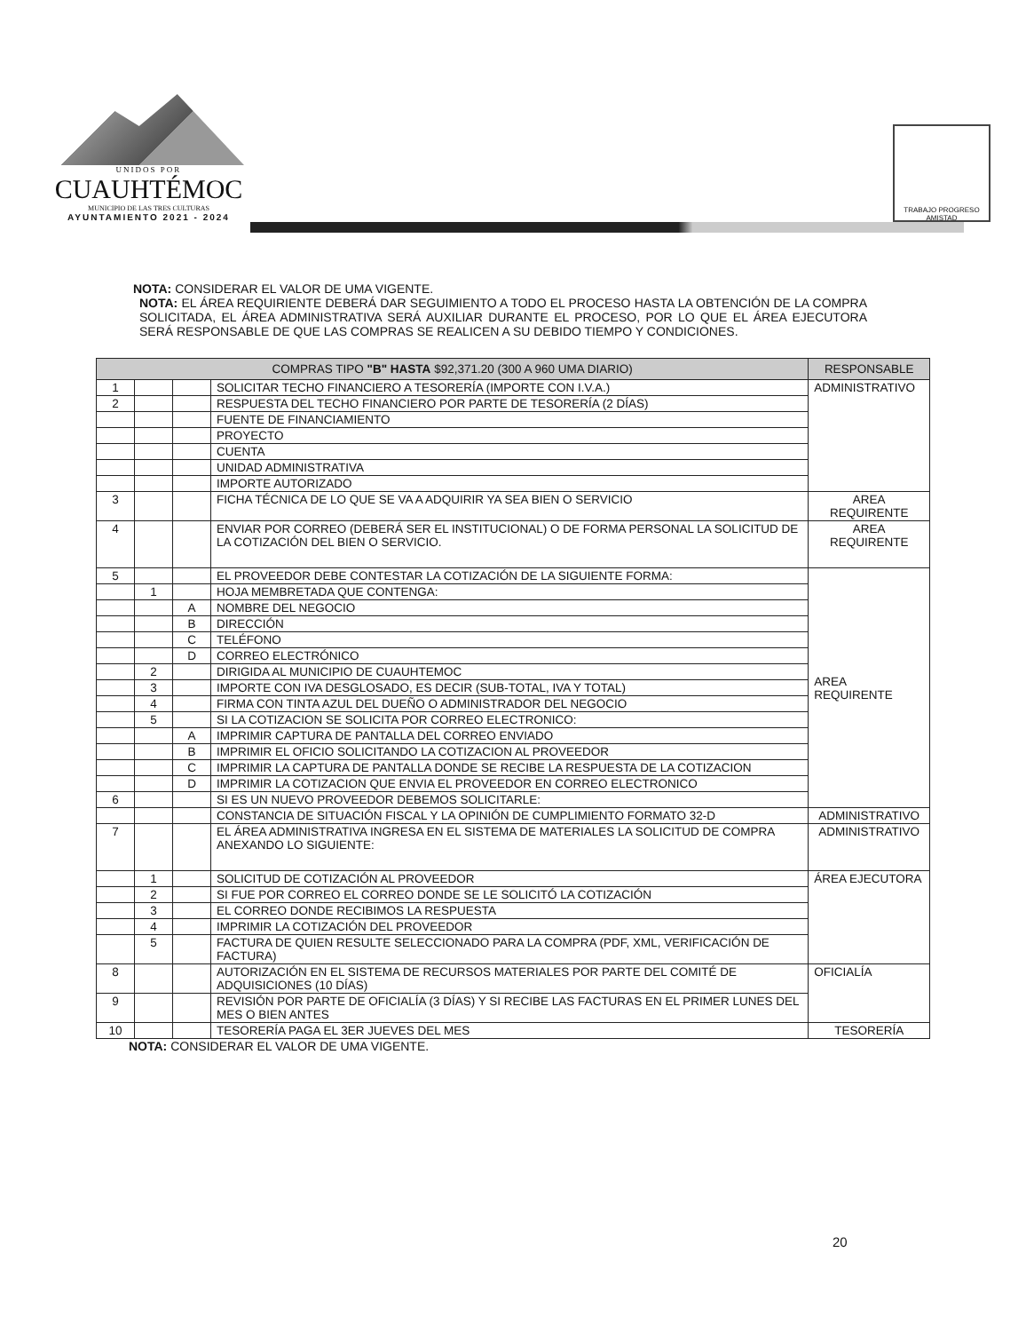UNIDOS POR
CUAUHTÉMOC
MUNICIPIO DE LAS TRES CULTURAS
AYUNTAMIENTO 2021 - 2024
TRABAJO PROGRESO AMISTAD
NOTA: CONSIDERAR EL VALOR DE UMA VIGENTE.
NOTA: EL ÁREA REQUIRIENTE DEBERÁ DAR SEGUIMIENTO A TODO EL PROCESO HASTA LA OBTENCIÓN DE LA COMPRA SOLICITADA, EL ÁREA ADMINISTRATIVA SERÁ AUXILIAR DURANTE EL PROCESO, POR LO QUE EL ÁREA EJECUTORA SERÁ RESPONSABLE DE QUE LAS COMPRAS SE REALICEN A SU DEBIDO TIEMPO Y CONDICIONES.
| COMPRAS TIPO "B" HASTA $92,371.20 (300 A 960 UMA DIARIO) | | | | RESPONSABLE |
| --- | --- | --- | --- | --- |
| 1 | | | SOLICITAR TECHO FINANCIERO A TESORERÍA (IMPORTE CON I.V.A.) | ADMINISTRATIVO |
| 2 | | | RESPUESTA DEL TECHO FINANCIERO POR PARTE DE TESORERÍA (2 DÍAS) | |
| | | | FUENTE DE FINANCIAMIENTO | |
| | | | PROYECTO | |
| | | | CUENTA | |
| | | | UNIDAD ADMINISTRATIVA | |
| | | | IMPORTE AUTORIZADO | |
| 3 | | | FICHA TÉCNICA DE LO QUE SE VA A ADQUIRIR YA SEA BIEN O SERVICIO | AREA REQUIRENTE |
| 4 | | | ENVIAR POR CORREO (DEBERÁ SER EL INSTITUCIONAL) O DE FORMA PERSONAL LA SOLICITUD DE LA COTIZACIÓN DEL BIEN O SERVICIO. | AREA REQUIRENTE |
| 5 | | | EL PROVEEDOR DEBE CONTESTAR LA COTIZACIÓN DE LA SIGUIENTE FORMA: | AREA REQUIRENTE |
| | 1 | | HOJA MEMBRETADA QUE CONTENGA: | |
| | | A | NOMBRE DEL NEGOCIO | |
| | | B | DIRECCIÓN | |
| | | C | TELÉFONO | |
| | | D | CORREO ELECTRÓNICO | |
| | 2 | | DIRIGIDA AL MUNICIPIO DE CUAUHTEMOC | |
| | 3 | | IMPORTE CON IVA DESGLOSADO, ES DECIR (SUB-TOTAL, IVA Y TOTAL) | |
| | 4 | | FIRMA CON TINTA AZUL DEL DUEÑO O ADMINISTRADOR DEL NEGOCIO | |
| | 5 | | SI LA COTIZACION SE SOLICITA POR CORREO ELECTRONICO: | |
| | | A | IMPRIMIR CAPTURA DE PANTALLA DEL CORREO ENVIADO | |
| | | B | IMPRIMIR EL OFICIO SOLICITANDO LA COTIZACION AL PROVEEDOR | |
| | | C | IMPRIMIR LA CAPTURA DE PANTALLA DONDE SE RECIBE LA RESPUESTA DE LA COTIZACION | |
| | | D | IMPRIMIR LA COTIZACION QUE ENVIA EL PROVEEDOR EN CORREO ELECTRONICO | |
| 6 | | | SI ES UN NUEVO PROVEEDOR DEBEMOS SOLICITARLE: | |
| | | | CONSTANCIA DE SITUACIÓN FISCAL Y LA OPINIÓN DE CUMPLIMIENTO FORMATO 32-D | ADMINISTRATIVO |
| 7 | | | EL ÁREA ADMINISTRATIVA INGRESA EN EL SISTEMA DE MATERIALES LA SOLICITUD DE COMPRA ANEXANDO LO SIGUIENTE: | ADMINISTRATIVO |
| | 1 | | SOLICITUD DE COTIZACIÓN AL PROVEEDOR | ÁREA EJECUTORA |
| | 2 | | SI FUE POR CORREO EL CORREO DONDE SE LE SOLICITÓ LA COTIZACIÓN | |
| | 3 | | EL CORREO DONDE RECIBIMOS LA RESPUESTA | |
| | 4 | | IMPRIMIR LA COTIZACIÓN DEL PROVEEDOR | |
| | 5 | | FACTURA DE QUIEN RESULTE SELECCIONADO PARA LA COMPRA (PDF, XML, VERIFICACIÓN DE FACTURA) | |
| 8 | | | AUTORIZACIÓN EN EL SISTEMA DE RECURSOS MATERIALES POR PARTE DEL COMITÉ DE ADQUISICIONES (10 DÍAS) | OFICIALÍA |
| 9 | | | REVISIÓN POR PARTE DE OFICIALÍA (3 DÍAS) Y SI RECIBE LAS FACTURAS EN EL PRIMER LUNES DEL MES O BIEN ANTES | |
| 10 | | | TESORERÍA PAGA EL 3ER JUEVES DEL MES | TESORERÍA |
NOTA: CONSIDERAR EL VALOR DE UMA VIGENTE.
20